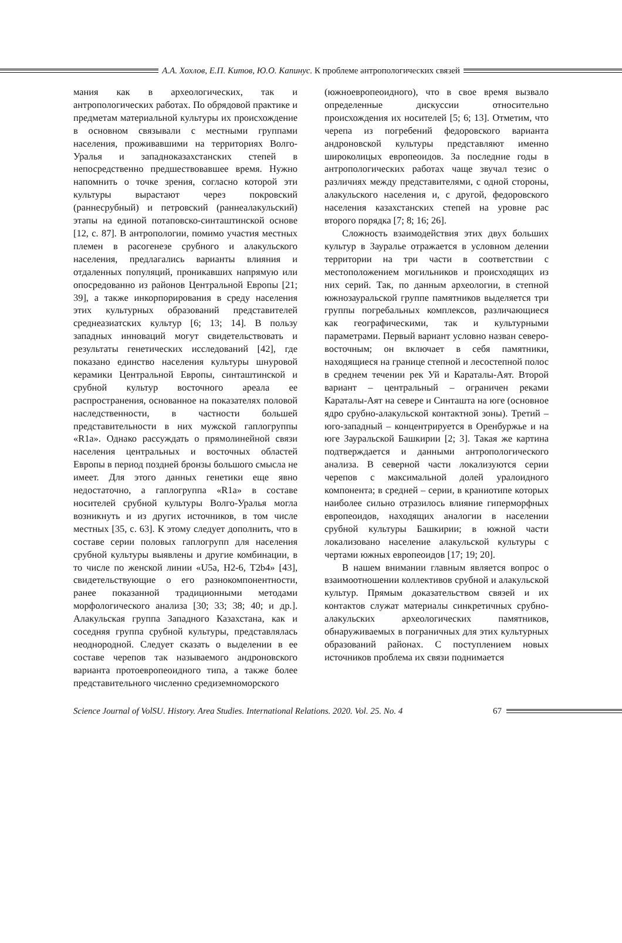А.А. Хохлов, Е.П. Китов, Ю.О. Капинус. К проблеме антропологических связей
мания как в археологических, так и антропологических работах. По обрядовой практике и предметам материальной культуры их происхождение в основном связывали с местными группами населения, проживавшими на территориях Волго-Уралья и западноказахстанских степей в непосредственно предшествовавшее время. Нужно напомнить о точке зрения, согласно которой эти культуры вырастают через покровский (раннесрубный) и петровский (раннеалакульский) этапы на единой потаповско-синташтинской основе [12, с. 87]. В антропологии, помимо участия местных племен в расогенезе срубного и алакульского населения, предлагались варианты влияния и отдаленных популяций, проникавших напрямую или опосредованно из районов Центральной Европы [21; 39], а также инкорпорирования в среду населения этих культурных образований представителей среднеазиатских культур [6; 13; 14]. В пользу западных инноваций могут свидетельствовать и результаты генетических исследований [42], где показано единство населения культуры шнуровой керамики Центральной Европы, синташтинской и срубной культур восточного ареала ее распространения, основанное на показателях половой наследственности, в частности большей представительности в них мужской гаплогруппы «R1a». Однако рассуждать о прямолинейной связи населения центральных и восточных областей Европы в период поздней бронзы большого смысла не имеет. Для этого данных генетики еще явно недостаточно, а гаплогруппа «R1a» в составе носителей срубной культуры Волго-Уралья могла возникнуть и из других источников, в том числе местных [35, с. 63]. К этому следует дополнить, что в составе серии половых гаплогрупп для населения срубной культуры выявлены и другие комбинации, в то числе по женской линии «U5a, H2-6, T2b4» [43], свидетельствующие о его разнокомпонентности, ранее показанной традиционными методами морфологического анализа [30; 33; 38; 40; и др.]. Алакульская группа Западного Казахстана, как и соседняя группа срубной культуры, представлялась неоднородной. Следует сказать о выделении в ее составе черепов так называемого андроновского варианта протоевропеоидного типа, а также более представительного численно средиземноморского
(южноевропеоидного), что в свое время вызвало определенные дискуссии относительно происхождения их носителей [5; 6; 13]. Отметим, что черепа из погребений федоровского варианта андроновской культуры представляют именно широколицых европеоидов. За последние годы в антропологических работах чаще звучал тезис о различиях между представителями, с одной стороны, алакульского населения и, с другой, федоровского населения казахстанских степей на уровне рас второго порядка [7; 8; 16; 26].
Сложность взаимодействия этих двух больших культур в Зауралье отражается в условном делении территории на три части в соответствии с местоположением могильников и происходящих из них серий. Так, по данным археологии, в степной южнозауральской группе памятников выделяется три группы погребальных комплексов, различающиеся как географическими, так и культурными параметрами. Первый вариант условно назван северо-восточным; он включает в себя памятники, находящиеся на границе степной и лесостепной полос в среднем течении рек Уй и Караталы-Аят. Второй вариант – центральный – ограничен реками Караталы-Аят на севере и Синташта на юге (основное ядро срубно-алакульской контактной зоны). Третий – юго-западный – концентрируется в Оренбуржье и на юге Зауральской Башкирии [2; 3]. Такая же картина подтверждается и данными антропологического анализа. В северной части локализуются серии черепов с максимальной долей уралоидного компонента; в средней – серии, в краниотипе которых наиболее сильно отразилось влияние гиперморфных европеоидов, находящих аналогии в населении срубной культуры Башкирии; в южной части локализовано население алакульской культуры с чертами южных европеоидов [17; 19; 20].
В нашем внимании главным является вопрос о взаимоотношении коллективов срубной и алакульской культур. Прямым доказательством связей и их контактов служат материалы синкретичных срубно-алакульских археологических памятников, обнаруживаемых в пограничных для этих культурных образований районах. С поступлением новых источников проблема их связи поднимается
Science Journal of VolSU. History. Area Studies. International Relations. 2020. Vol. 25. No. 4 67